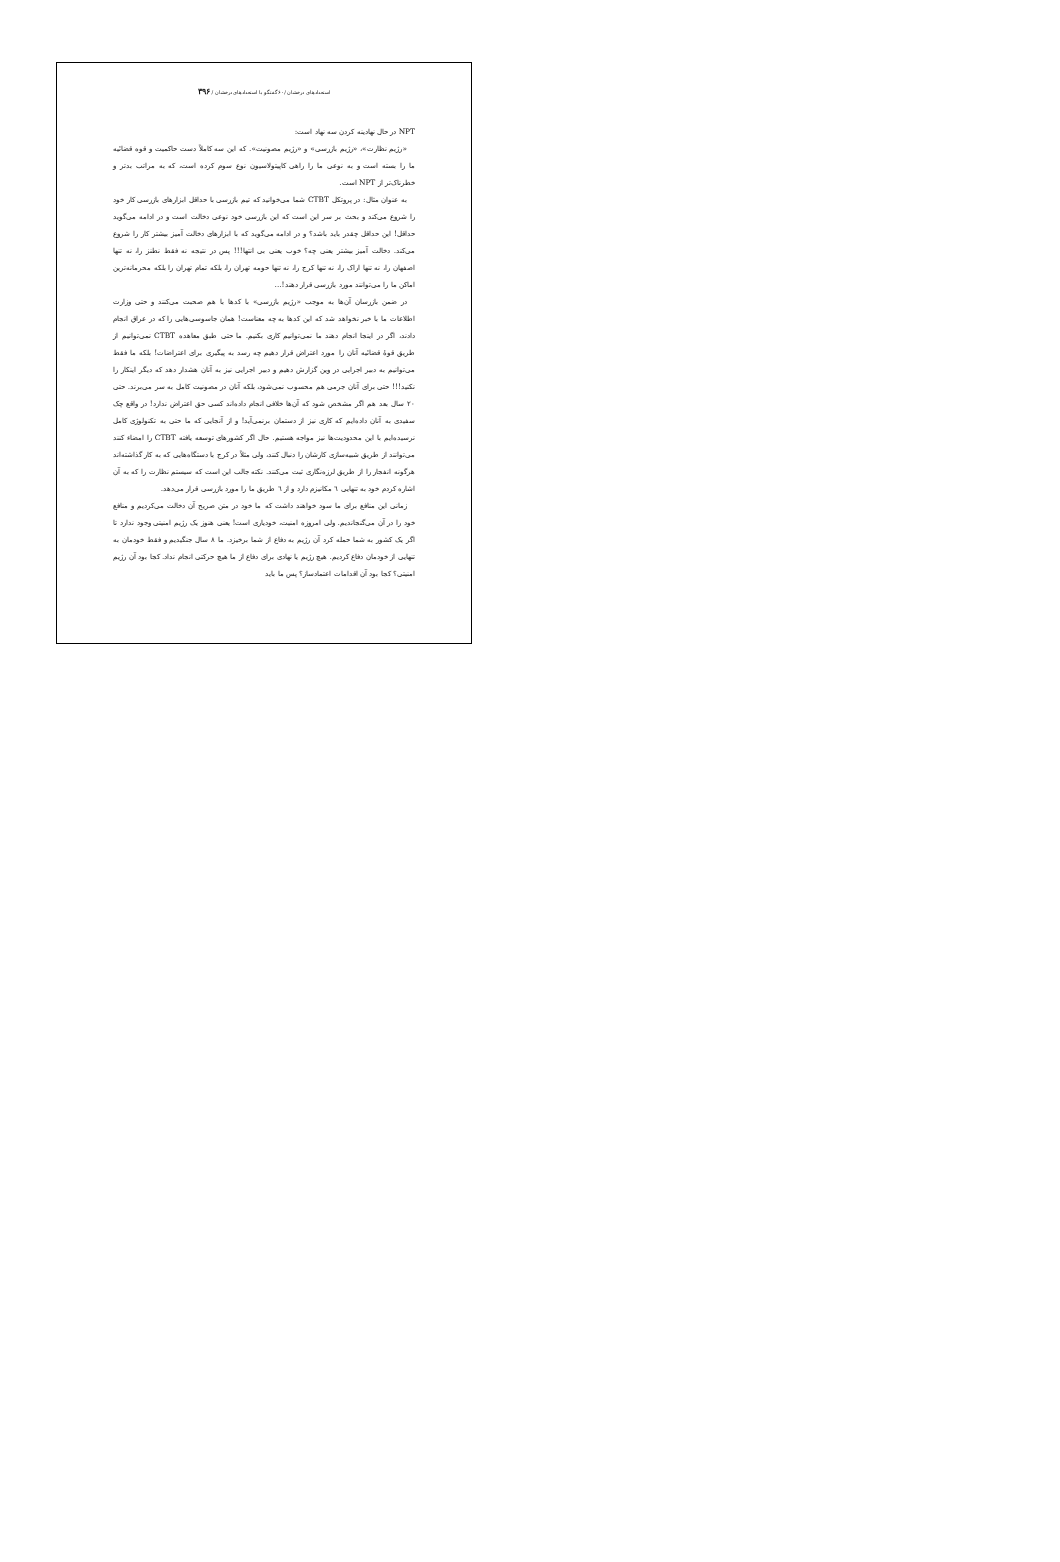استعدادهای درخشان /۶۰ گفتگو با استعدادهای درخشان / ۳۹۶
NPT در حال نهادینه کردن سه نهاد است:
«رژیم نظارت»، «رژیم بازرسی» و «رژیم مصونیت». که این سه کاملاً دست حاکمیت و قوه قضائیه ما را بسته است و به نوعی ما را راهی کاپیتولاسیون نوع سوم کرده است، که به مراتب بدتر و خطرناک‌تر از NPT است.
به عنوان مثال: در پروتکل CTBT شما می‌خوانید که تیم بازرسی با حداقل ابزارهای بازرسی کار خود را شروع می‌کند و بحث بر سر این است که این بازرسی خود نوعی دخالت است و در ادامه می‌گوید حداقل! این حداقل چقدر باید باشد؟ و در ادامه می‌گوید که با ابزارهای دخالت آمیز بیشتر کار را شروع می‌کند. دخالت آمیز بیشتر یعنی چه؟ خوب یعنی بی انتها!!! پس در نتیجه نه فقط نطنز را، نه تنها اصفهان را، نه تنها اراک را، نه تنها کرج را، نه تنها حومه تهران را، بلکه تمام تهران را بلکه محرمانه‌ترین اماکن ما را می‌توانند مورد بازرسی قرار دهند!...
در ضمن بازرسان آن‌ها به موجب «رژیم بازرسی» با کدها با هم صحبت می‌کنند و حتی وزارت اطلاعات ما با خبر نخواهد شد که این کدها به چه معناست! همان جاسوسی‌هایی را که در عراق انجام دادند، اگر در اینجا انجام دهند ما نمی‌توانیم کاری بکنیم. ما حتی طبق معاهده CTBT نمی‌توانیم از طریق قوهٔ قضائیه آنان را مورد اعتراض قرار دهیم چه رسد به پیگیری برای اعتراضات! بلکه ما فقط می‌توانیم به دبیر اجرایی در وین گزارش دهیم و دبیر اجرایی نیز به آنان هشدار دهد که دیگر اینکار را نکنید!!! حتی برای آنان جرمی هم محسوب نمی‌شود، بلکه آنان در مصونیت کامل به سر می‌برند. حتی ۲۰ سال بعد هم اگر مشخص شود که آن‌ها خلافی انجام داده‌اند کسی حق اعتراض ندارد! در واقع چک سفیدی به آنان داده‌ایم که کاری نیز از دستمان برنمی‌آید! و از آنجایی که ما حتی به تکنولوژی کامل نرسیده‌ایم با این محدودیت‌ها نیز مواجه هستیم. حال اگر کشورهای توسعه یافته CTBT را امضاء کنند می‌توانند از طریق شبیه‌سازی کارشان را دنبال کنند، ولی مثلاً در کرج با دستگاه‌هایی که به کار گذاشته‌اند هرگونه انفجار را از طریق لرزه‌نگاری ثبت می‌کنند. نکته جالب این است که سیستم نظارت را که به آن اشاره کردم خود به تنهایی ٦ مکانیزم دارد و از ٦ طریق ما را مورد بازرسی قرار می‌دهد.
زمانی این منافع برای ما سود خواهند داشت که ما خود در متن صریح آن دخالت می‌کردیم و منافع خود را در آن می‌گنجاندیم. ولی امروزه امنیت، خودیاری است! یعنی هنوز یک رژیم امنیتی وجود ندارد تا اگر یک کشور به شما حمله کرد آن رژیم به دفاع از شما برخیزد. ما ۸ سال جنگیدیم و فقط خودمان به تنهایی از خودمان دفاع کردیم. هیچ رژیم یا نهادی برای دفاع از ما هیچ حرکتی انجام نداد. کجا بود آن رژیم امنیتی؟ کجا بود آن اقدامات اعتمادساز؟ پس ما باید